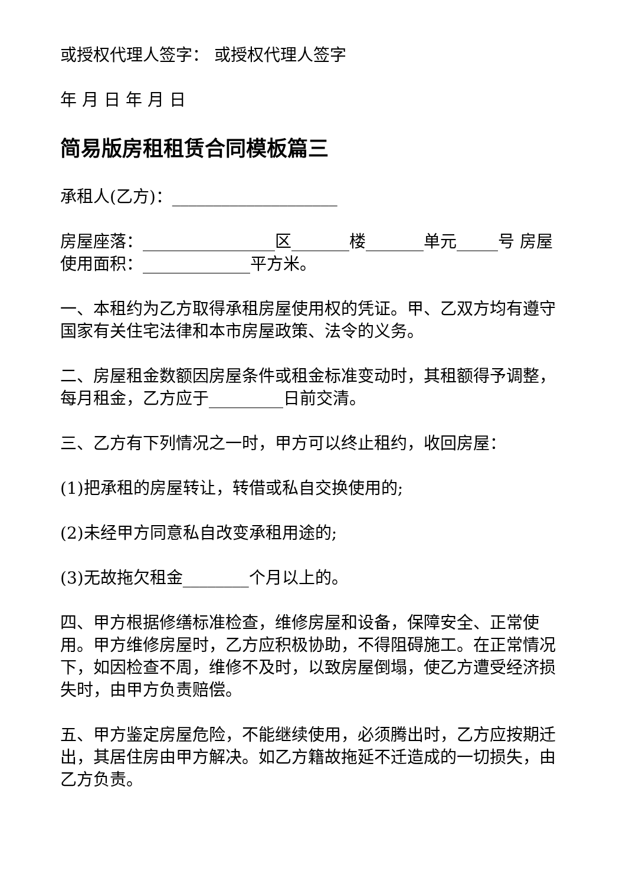或授权代理人签字： 或授权代理人签字
年 月 日 年 月 日
简易版房租租赁合同模板篇三
承租人(乙方)：____________________
房屋座落：________________区_______楼_______单元_____号 房屋使用面积：_____________平方米。
一、本租约为乙方取得承租房屋使用权的凭证。甲、乙双方均有遵守国家有关住宅法律和本市房屋政策、法令的义务。
二、房屋租金数额因房屋条件或租金标准变动时，其租额得予调整，每月租金，乙方应于_________日前交清。
三、乙方有下列情况之一时，甲方可以终止租约，收回房屋：
(1)把承租的房屋转让，转借或私自交换使用的;
(2)未经甲方同意私自改变承租用途的;
(3)无故拖欠租金________个月以上的。
四、甲方根据修缮标准检查，维修房屋和设备，保障安全、正常使用。甲方维修房屋时，乙方应积极协助，不得阻碍施工。在正常情况下，如因检查不周，维修不及时，以致房屋倒塌，使乙方遭受经济损失时，由甲方负责赔偿。
五、甲方鉴定房屋危险，不能继续使用，必须腾出时，乙方应按期迁出，其居住房由甲方解决。如乙方籍故拖延不迁造成的一切损失，由乙方负责。